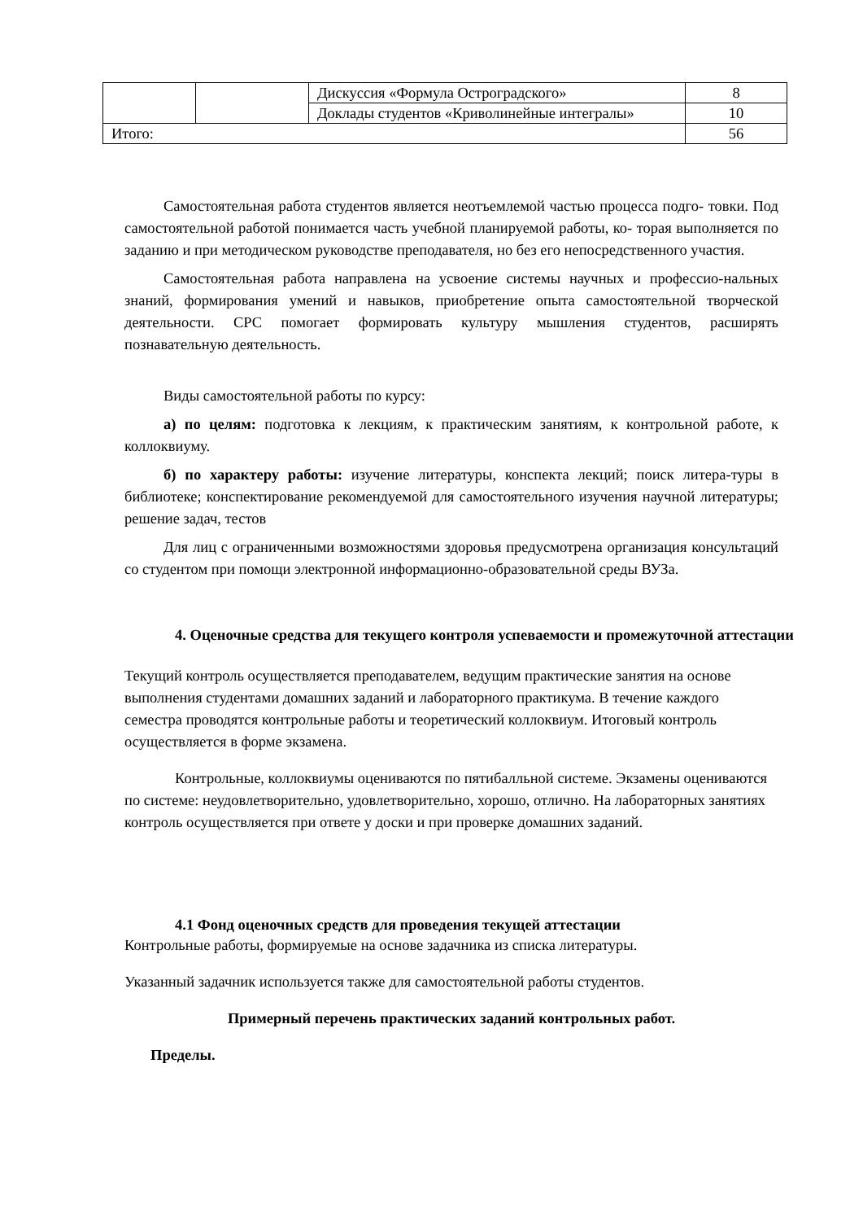| | | Дискуссия «Формула Остроградского» | 8 |
| | | Доклады студентов «Криволинейные интегралы» | 10 |
| Итого: | | | 56 |
Самостоятельная работа студентов является неотъемлемой частью процесса подго- товки. Под самостоятельной работой понимается часть учебной планируемой работы, ко- торая выполняется по заданию и при методическом руководстве преподавателя, но без его непосредственного участия.
Самостоятельная работа направлена на усвоение системы научных и профессио-нальных знаний, формирования умений и навыков, приобретение опыта самостоятельной творческой деятельности. СРС помогает формировать культуру мышления студентов, расширять познавательную деятельность.
Виды самостоятельной работы по курсу:
а) по целям: подготовка к лекциям, к практическим занятиям, к контрольной работе, к коллоквиуму.
б) по характеру работы: изучение литературы, конспекта лекций; поиск литера-туры в библиотеке; конспектирование рекомендуемой для самостоятельного изучения научной литературы; решение задач, тестов
Для лиц с ограниченными возможностями здоровья предусмотрена организация консультаций со студентом при помощи электронной информационно-образовательной среды ВУЗа.
4. Оценочные средства для текущего контроля успеваемости и промежуточной аттестации
Текущий контроль осуществляется преподавателем, ведущим практические занятия на основе выполнения студентами домашних заданий и лабораторного практикума. В течение каждого семестра проводятся контрольные работы и теоретический коллоквиум. Итоговый контроль осуществляется в форме экзамена.
Контрольные, коллоквиумы оцениваются по пятибалльной системе. Экзамены оцениваются по системе: неудовлетворительно, удовлетворительно, хорошо, отлично. На лабораторных занятиях контроль осуществляется при ответе у доски и при проверке домашних заданий.
4.1 Фонд оценочных средств для проведения текущей аттестации
Контрольные работы, формируемые на основе задачника из списка литературы.
Указанный задачник используется также для самостоятельной работы студентов.
Примерный перечень практических заданий контрольных работ.
Пределы.